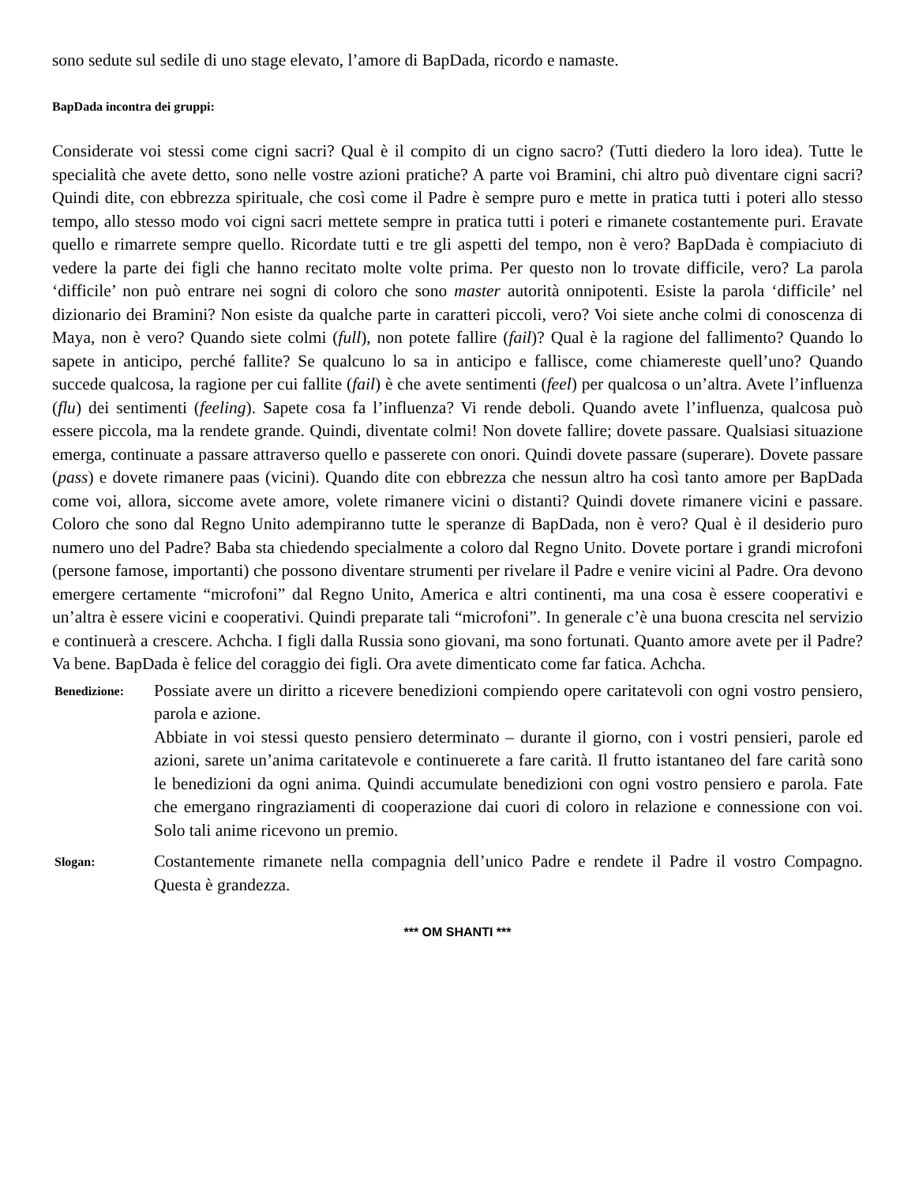sono sedute sul sedile di uno stage elevato, l’amore di BapDada, ricordo e namaste.
BapDada incontra dei gruppi:
Considerate voi stessi come cigni sacri? Qual è il compito di un cigno sacro? (Tutti diedero la loro idea). Tutte le specialità che avete detto, sono nelle vostre azioni pratiche? A parte voi Bramini, chi altro può diventare cigni sacri? Quindi dite, con ebbrezza spirituale, che così come il Padre è sempre puro e mette in pratica tutti i poteri allo stesso tempo, allo stesso modo voi cigni sacri mettete sempre in pratica tutti i poteri e rimanete costantemente puri. Eravate quello e rimarrete sempre quello. Ricordate tutti e tre gli aspetti del tempo, non è vero? BapDada è compiaciuto di vedere la parte dei figli che hanno recitato molte volte prima. Per questo non lo trovate difficile, vero? La parola ‘difficile’ non può entrare nei sogni di coloro che sono master autorità onnipotenti. Esiste la parola ‘difficile’ nel dizionario dei Bramini? Non esiste da qualche parte in caratteri piccoli, vero? Voi siete anche colmi di conoscenza di Maya, non è vero? Quando siete colmi (full), non potete fallire (fail)? Qual è la ragione del fallimento? Quando lo sapete in anticipo, perché fallite? Se qualcuno lo sa in anticipo e fallisce, come chiamereste quell’uno? Quando succede qualcosa, la ragione per cui fallite (fail) è che avete sentimenti (feel) per qualcosa o un’altra. Avete l’influenza (flu) dei sentimenti (feeling). Sapete cosa fa l’influenza? Vi rende deboli. Quando avete l’influenza, qualcosa può essere piccola, ma la rendete grande. Quindi, diventate colmi! Non dovete fallire; dovete passare. Qualsiasi situazione emerga, continuate a passare attraverso quello e passerete con onori. Quindi dovete passare (superare). Dovete passare (pass) e dovete rimanere paas (vicini). Quando dite con ebbrezza che nessun altro ha così tanto amore per BapDada come voi, allora, siccome avete amore, volete rimanere vicini o distanti? Quindi dovete rimanere vicini e passare. Coloro che sono dal Regno Unito adempiranno tutte le speranze di BapDada, non è vero? Qual è il desiderio puro numero uno del Padre? Baba sta chiedendo specialmente a coloro dal Regno Unito. Dovete portare i grandi microfoni (persone famose, importanti) che possono diventare strumenti per rivelare il Padre e venire vicini al Padre. Ora devono emergere certamente “microfoni” dal Regno Unito, America e altri continenti, ma una cosa è essere cooperativi e un’altra è essere vicini e cooperativi. Quindi preparate tali “microfoni”. In generale c’è una buona crescita nel servizio e continuerà a crescere. Achcha. I figli dalla Russia sono giovani, ma sono fortunati. Quanto amore avete per il Padre? Va bene. BapDada è felice del coraggio dei figli. Ora avete dimenticato come far fatica. Achcha.
Benedizione:
Possiate avere un diritto a ricevere benedizioni compiendo opere caritatevoli con ogni vostro pensiero, parola e azione.
Abbiate in voi stessi questo pensiero determinato – durante il giorno, con i vostri pensieri, parole ed azioni, sarete un’anima caritatevole e continuerete a fare carità. Il frutto istantaneo del fare carità sono le benedizioni da ogni anima. Quindi accumulate benedizioni con ogni vostro pensiero e parola. Fate che emergano ringraziamenti di cooperazione dai cuori di coloro in relazione e connessione con voi. Solo tali anime ricevono un premio.
Slogan:
Costantemente rimanete nella compagnia dell’unico Padre e rendete il Padre il vostro Compagno. Questa è grandezza.
*** OM SHANTI ***